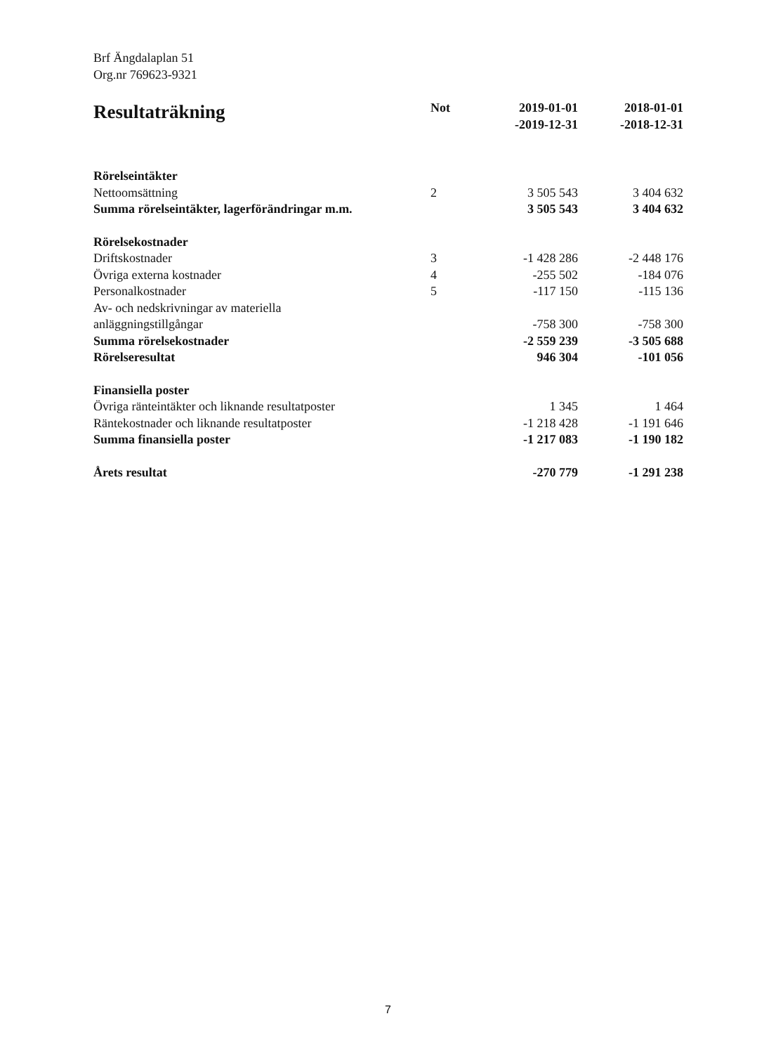Brf Ängdalaplan 51
Org.nr 769623-9321
| Resultaträkning | Not | 2019-01-01 -2019-12-31 | 2018-01-01 -2018-12-31 |
| --- | --- | --- | --- |
| Rörelseintäkter | | | |
| Nettoomsättning | 2 | 3 505 543 | 3 404 632 |
| Summa rörelseintäkter, lagerförändringar m.m. | | 3 505 543 | 3 404 632 |
| Rörelsekostnader | | | |
| Driftskostnader | 3 | -1 428 286 | -2 448 176 |
| Övriga externa kostnader | 4 | -255 502 | -184 076 |
| Personalkostnader | 5 | -117 150 | -115 136 |
| Av- och nedskrivningar av materiella anläggningstillgångar | | -758 300 | -758 300 |
| Summa rörelsekostnader | | -2 559 239 | -3 505 688 |
| Rörelseresultat | | 946 304 | -101 056 |
| Finansiella poster | | | |
| Övriga ränteintäkter och liknande resultatposter | | 1 345 | 1 464 |
| Räntekostnader och liknande resultatposter | | -1 218 428 | -1 191 646 |
| Summa finansiella poster | | -1 217 083 | -1 190 182 |
| Årets resultat | | -270 779 | -1 291 238 |
7